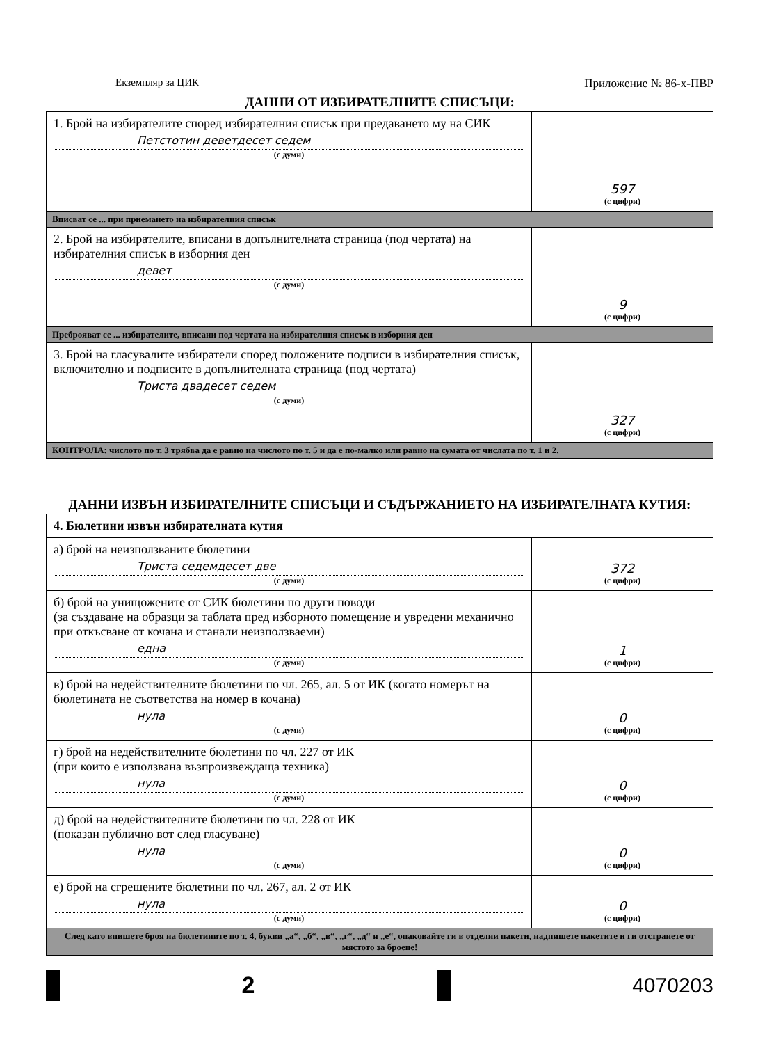Екземпляр за ЦИК Приложение № 86-х-ПВР
ДАННИ ОТ ИЗБИРАТЕЛНИТЕ СПИСЪЦИ:
| 1. Брой на избирателите според избирателния списък при предаването му на СИК Петстотин деветдесет седем (с думи) | 597 (с цифри) |
| Вписват се ... при приемането на избирателния списък | |
| 2. Брой на избирателите, вписани в допълнителната страница (под чертата) на избирателния списък в изборния ден девет (с думи) | 9 (с цифри) |
| Преброяват се ... избирателите, вписани под чертата на избирателния списък в изборния ден | |
| 3. Брой на гласувалите избиратели според положените подписи в избирателния списък, включително и подписите в допълнителната страница (под чертата) Триста двадесет седем (с думи) | 327 (с цифри) |
| КОНТРОЛА: числото по т. 3 трябва да е равно на числото по т. 5 и да е по-малко или равно на сумата от числата по т. 1 и 2. | |
ДАННИ ИЗВЪН ИЗБИРАТЕЛНИТЕ СПИСЪЦИ И СЪДЪРЖАНИЕТО НА ИЗБИРАТЕЛНАТА КУТИЯ:
| 4. Бюлетини извън избирателната кутия | |
| а) брой на неизползваните бюлетини Триста седемдесет две (с думи) | 372 (с цифри) |
| б) брой на унищожените от СИК бюлетини по други поводи (за създаване на образци за таблата пред изборното помещение и увредени механично при откъсване от кочана и станали неизползваеми) една (с думи) | 1 (с цифри) |
| в) брой на недействителните бюлетини по чл. 265, ал. 5 от ИК (когато номерът на бюлетината не съответства на номер в кочана) нула (с думи) | 0 (с цифри) |
| г) брой на недействителните бюлетини по чл. 227 от ИК (при които е използвана възпроизвеждаща техника) нула (с думи) | 0 (с цифри) |
| д) брой на недействителните бюлетини по чл. 228 от ИК (показан публично вот след гласуване) нула (с думи) | 0 (с цифри) |
| е) брой на сгрешените бюлетини по чл. 267, ал. 2 от ИК нула (с думи) | 0 (с цифри) |
| След като впишете броя на бюлетините по т. 4, букви „а“, „б“, „в“, „г“, „д“ и „е“, опаковайте ги в отделни пакети, надпишете пакетите и ги отстранете от мястото за броене! | |
2 4070203